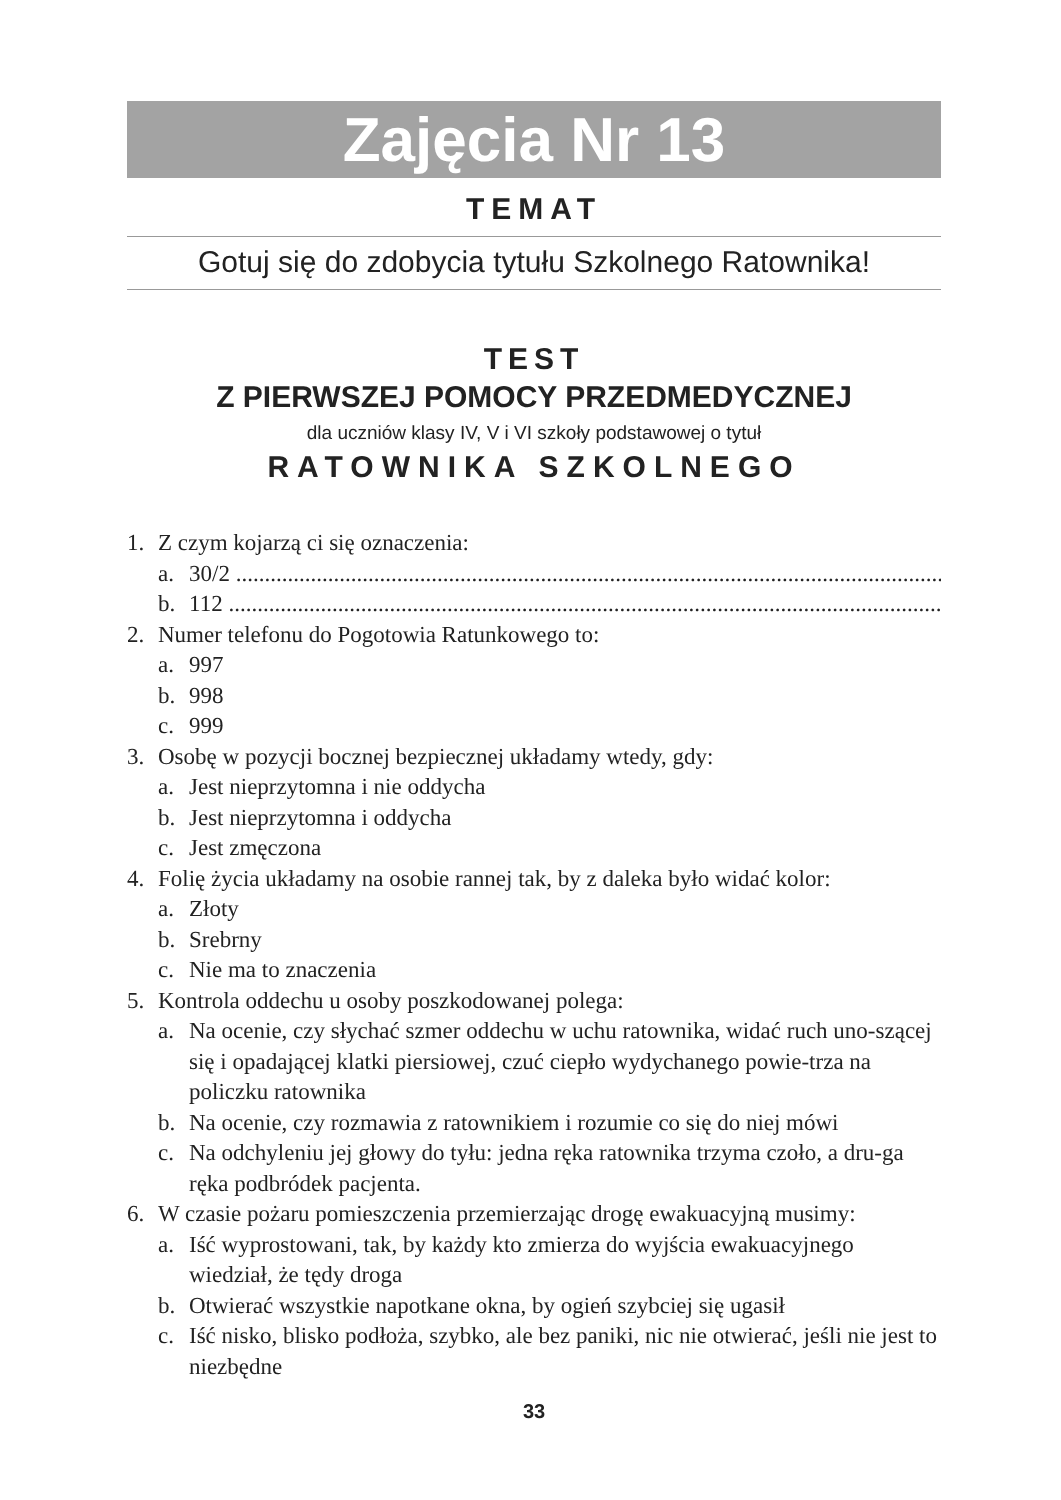Zajęcia Nr 13
TEMAT
Gotuj się do zdobycia tytułu Szkolnego Ratownika!
TEST
Z PIERWSZEJ POMOCY PRZEDMEDYCZNEJ
dla uczniów klasy IV, V i VI szkoły podstawowej o tytuł
RATOWNIKA SZKOLNEGO
1. Z czym kojarzą ci się oznaczenia:
a. 30/2 ........................................................................................................................................
b. 112 ........................................................................................................................................
2. Numer telefonu do Pogotowia Ratunkowego to:
a. 997
b. 998
c. 999
3. Osobę w pozycji bocznej bezpiecznej układamy wtedy, gdy:
a. Jest nieprzytomna i nie oddycha
b. Jest nieprzytomna i oddycha
c. Jest zmęczona
4. Folię życia układamy na osobie rannej tak, by z daleka było widać kolor:
a. Złoty
b. Srebrny
c. Nie ma to znaczenia
5. Kontrola oddechu u osoby poszkodowanej polega:
a. Na ocenie, czy słychać szmer oddechu w uchu ratownika, widać ruch uno-szącej się i opadającej klatki piersiowej, czuć ciepło wydychanego powie-trza na policzku ratownika
b. Na ocenie, czy rozmawia z ratownikiem i rozumie co się do niej mówi
c. Na odchyleniu jej głowy do tyłu: jedna ręka ratownika trzyma czoło, a dru-ga ręka podbródek pacjenta.
6. W czasie pożaru pomieszczenia przemierzając drogę ewakuacyjną musimy:
a. Iść wyprostowani, tak, by każdy kto zmierza do wyjścia ewakuacyjnego wiedział, że tędy droga
b. Otwierać wszystkie napotkane okna, by ogień szybciej się ugasił
c. Iść nisko, blisko podłoża, szybko, ale bez paniki, nic nie otwierać, jeśli nie jest to niezbędne
33